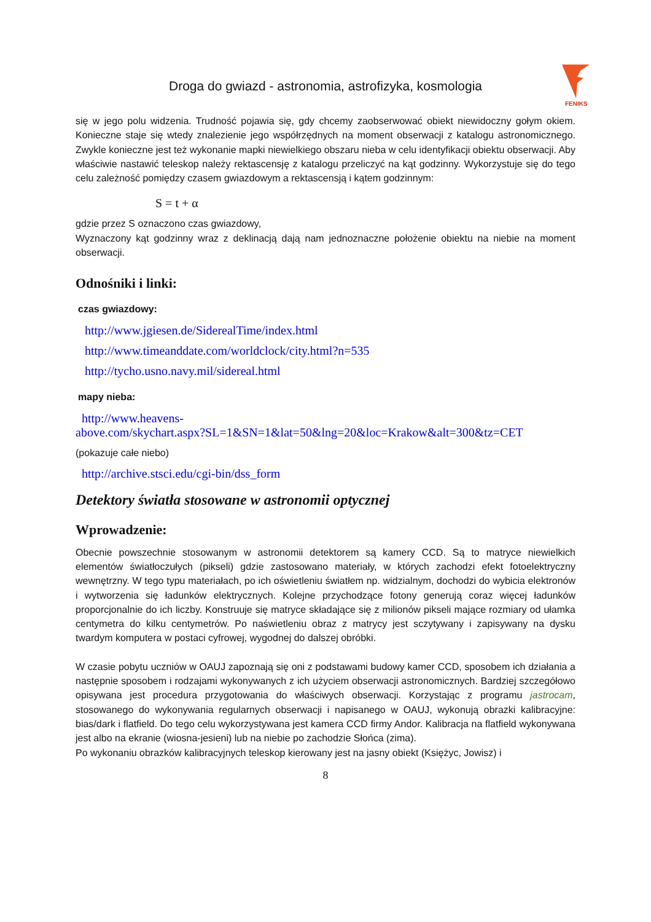Droga do gwiazd - astronomia, astrofizyka, kosmologia
FENIKS
się w jego polu widzenia. Trudność pojawia się, gdy chcemy zaobserwować obiekt niewidoczny gołym okiem. Konieczne staje się wtedy znalezienie jego współrzędnych na moment obserwacji z katalogu astronomicznego. Zwykle konieczne jest też wykonanie mapki niewielkiego obszaru nieba w celu identyfikacji obiektu obserwacji. Aby właściwie nastawić teleskop należy rektascensję z katalogu przeliczyć na kąt godzinny. Wykorzystuje się do tego celu zależność pomiędzy czasem gwiazdowym a rektascensją i kątem godzinnym:
S = t + α
gdzie przez S oznaczono czas gwiazdowy,
Wyznaczony kąt godzinny wraz z deklinacją dają nam jednoznaczne położenie obiektu na niebie na moment obserwacji.
Odnośniki i linki:
czas gwiazdowy:
http://www.jgiesen.de/SiderealTime/index.html
http://www.timeanddate.com/worldclock/city.html?n=535
http://tycho.usno.navy.mil/sidereal.html
mapy nieba:
http://www.heavens-
above.com/skychart.aspx?SL=1&SN=1&lat=50&lng=20&loc=Krakow&alt=300&tz=CET
(pokazuje całe niebo)
http://archive.stsci.edu/cgi-bin/dss_form
Detektory światła stosowane w astronomii optycznej
Wprowadzenie:
Obecnie powszechnie stosowanym w astronomii detektorem są kamery CCD. Są to matryce niewielkich elementów światłoczułych (pikseli) gdzie zastosowano materiały, w których zachodzi efekt fotoelektryczny wewnętrzny. W tego typu materiałach, po ich oświetleniu światłem np. widzialnym, dochodzi do wybicia elektronów i wytworzenia się ładunków elektrycznych. Kolejne przychodzące fotony generują coraz więcej ładunków proporcjonalnie do ich liczby. Konstruuje się matryce składające się z milionów pikseli mające rozmiary od ułamka centymetra do kilku centymetrów. Po naświetleniu obraz z matrycy jest sczytywany i zapisywany na dysku twardym komputera w postaci cyfrowej, wygodnej do dalszej obróbki.
W czasie pobytu uczniów w OAUJ zapoznają się oni z podstawami budowy kamer CCD, sposobem ich działania a następnie sposobem i rodzajami wykonywanych z ich użyciem obserwacji astronomicznych. Bardziej szczegółowo opisywana jest procedura przygotowania do właściwych obserwacji. Korzystając z programu jastrocam, stosowanego do wykonywania regularnych obserwacji i napisanego w OAUJ, wykonują obrazki kalibracyjne: bias/dark i flatfield. Do tego celu wykorzystywana jest kamera CCD firmy Andor. Kalibracja na flatfield wykonywana jest albo na ekranie (wiosna-jesieni) lub na niebie po zachodzie Słońca (zima).
Po wykonaniu obrazków kalibracyjnych teleskop kierowany jest na jasny obiekt (Księżyc, Jowisz) i
8